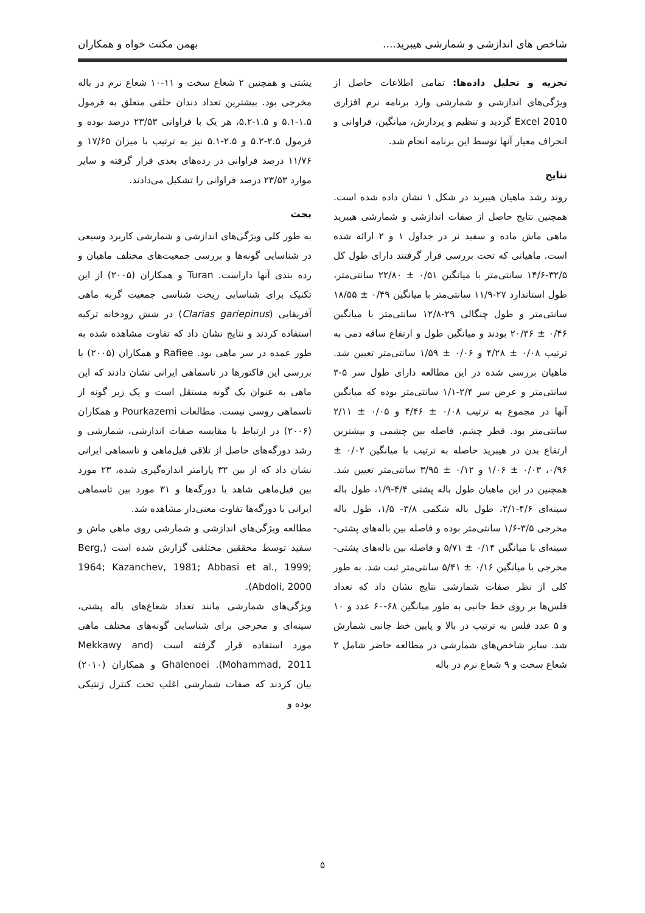شاخص های اندازشی و شمارشی هیبرید.... بهمن مکنت خواه و همکاران
تجزیه و تحلیل داده‌ها: تمامی اطلاعات حاصل از ویژگی‌های اندازشی و شمارشی وارد برنامه نرم افزاری Excel 2010 گردید و تنظیم و پردازش، میانگین، فراوانی و انحراف معیار آنها توسط این برنامه انجام شد.
نتایج
روند رشد ماهیان هیبرید در شکل ۱ نشان داده شده است. همچنین نتایج حاصل از صفات اندازشی و شمارشی هیبرید ماهی ماش ماده و سفید نر در جداول ۱ و ۲ ارائه شده است. ماهیانی که تحت بررسی قرار گرفتند دارای طول کل ۳۲/۵-۱۴/۶ سانتی‌متر با میانگین ۰/۵۱ ± ۲۲/۸۰ سانتی‌متر، طول استاندارد ۲۷-۱۱/۹ سانتی‌متر با میانگین ۰/۴۹ ± ۱۸/۵۵ سانتی‌متر و طول چنگالی ۲۹-۱۲/۸ سانتی‌متر با میانگین ۰/۴۶ ± ۲۰/۳۶ بودند و میانگین طول و ارتفاع ساقه دمی به ترتیب ۰/۰۸ ± ۴/۲۸ و ۰/۰۶ ± ۱/۵۹ سانتی‌متر تعیین شد. ماهیان بررسی شده در این مطالعه دارای طول سر ۵-۳ سانتی‌متر و عرض سر ۲/۴-۱/۱ سانتی‌متر بوده که میانگین آنها در مجموع به ترتیب ۰/۰۸ ± ۴/۴۶ و ۰/۰۵ ± ۲/۱۱ سانتی‌متر بود. قطر چشم، فاصله بین چشمی و بیشترین ارتفاع بدن در هیبرید حاصله به ترتیب با میانگین ۰/۰۲ ± ۰/۹۶، ۰/۰۳ ± ۱/۰۶ و ۰/۱۲ ± ۳/۹۵ سانتی‌متر تعیین شد. همچنین در این ماهیان طول باله پشتی ۴/۴-۱/۹، طول باله سینه‌ای ۴/۶-۲/۱، طول باله شکمی ۳/۸- ۱/۵، طول باله مخرجی ۳/۵-۱/۶ سانتی‌متر بوده و فاصله بین باله‌های پشتی- سینه‌ای با میانگین ۰/۱۴ ± ۵/۷۱ و فاصله بین باله‌های پشتی- مخرجی با میانگین ۰/۱۶ ± ۵/۴۱ سانتی‌متر ثبت شد. به طور کلی از نظر صفات شمارشی نتایج نشان داد که تعداد فلس‌ها بر روی خط جانبی به طور میانگین ۶۸-۶۰ عدد و ۱۰ و ۵ عدد فلس به ترتیب در بالا و پایین خط جانبی شمارش شد. سایر شاخص‌های شمارشی در مطالعه حاضر شامل ۲ شعاع سخت و ۹ شعاع نرم در باله
پشتی و همچنین ۲ شعاع سخت و ۱۱-۱۰ شعاع نرم در باله مخرجی بود. بیشترین تعداد دندان حلقی متعلق به فرمول ۱.۵-۵.۱ و ۱.۵-۵.۲، هر یک با فراوانی ۲۳/۵۳ درصد بوده و فرمول ۲.۵-۵.۲ و ۲.۵-۵.۱ نیز به ترتیب با میزان ۱۷/۶۵ و ۱۱/۷۶ درصد فراوانی در رده‌های بعدی قرار گرفته و سایر موارد ۲۳/۵۳ درصد فراوانی را تشکیل می‌دادند.
بحث
به طور کلی ویژگی‌های اندازشی و شمارشی کاربرد وسیعی در شناسایی گونه‌ها و بررسی جمعیت‌های مختلف ماهیان و رده بندی آنها داراست. Turan و همکاران (۲۰۰۵) از این تکنیک برای شناسایی ریخت شناسی جمعیت گربه ماهی آفریقایی (Clarias gariepinus) در شش رودخانه ترکیه استفاده کردند و نتایج نشان داد که تفاوت مشاهده شده به طور عمده در سر ماهی بود. Rafiee و همکاران (۲۰۰۵) با بررسی این فاکتورها در تاسماهی ایرانی نشان دادند که این ماهی به عنوان یک گونه مستقل است و یک زیر گونه از تاسماهی روسی نیست. مطالعات Pourkazemi و همکاران (۲۰۰۶) در ارتباط با مقایسه صفات اندازشی، شمارشی و رشد دورگه‌های حاصل از تلاقی فیل‌ماهی و تاسماهی ایرانی نشان داد که از بین ۳۲ پارامتر اندازه‌گیری شده، ۲۳ مورد بین فیل‌ماهی شاهد با دورگه‌ها و ۳۱ مورد بین تاسماهی ایرانی با دورگه‌ها تفاوت معنی‌دار مشاهده شد.
مطالعه ویژگی‌های اندازشی و شمارشی روی ماهی ماش و سفید توسط محققین مختلفی گزارش شده است (Berg, 1964; Kazanchev, 1981; Abbasi et al., 1999; Abdoli, 2000).
ویژگی‌های شمارشی مانند تعداد شعاع‌های باله پشتی، سینه‌ای و مخرجی برای شناسایی گونه‌های مختلف ماهی مورد استفاده قرار گرفته است (Mekkawy and Mohammad, 2011). Ghalenoei و همکاران (۲۰۱۰) بیان کردند که صفات شمارشی اغلب تحت کنترل ژنتیکی بوده و
۵